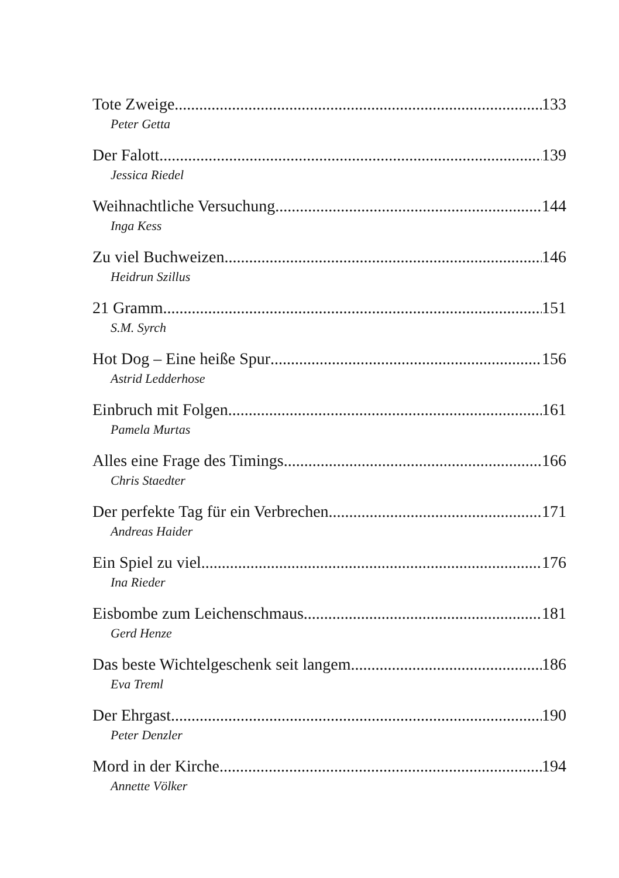Tote Zweige 133
Peter Getta
Der Falott 139
Jessica Riedel
Weihnachtliche Versuchung 144
Inga Kess
Zu viel Buchweizen 146
Heidrun Szillus
21 Gramm 151
S.M. Syrch
Hot Dog – Eine heiße Spur 156
Astrid Ledderhose
Einbruch mit Folgen 161
Pamela Murtas
Alles eine Frage des Timings 166
Chris Staedter
Der perfekte Tag für ein Verbrechen 171
Andreas Haider
Ein Spiel zu viel 176
Ina Rieder
Eisbombe zum Leichenschmaus 181
Gerd Henze
Das beste Wichtelgeschenk seit langem 186
Eva Treml
Der Ehrgast 190
Peter Denzler
Mord in der Kirche 194
Annette Völker